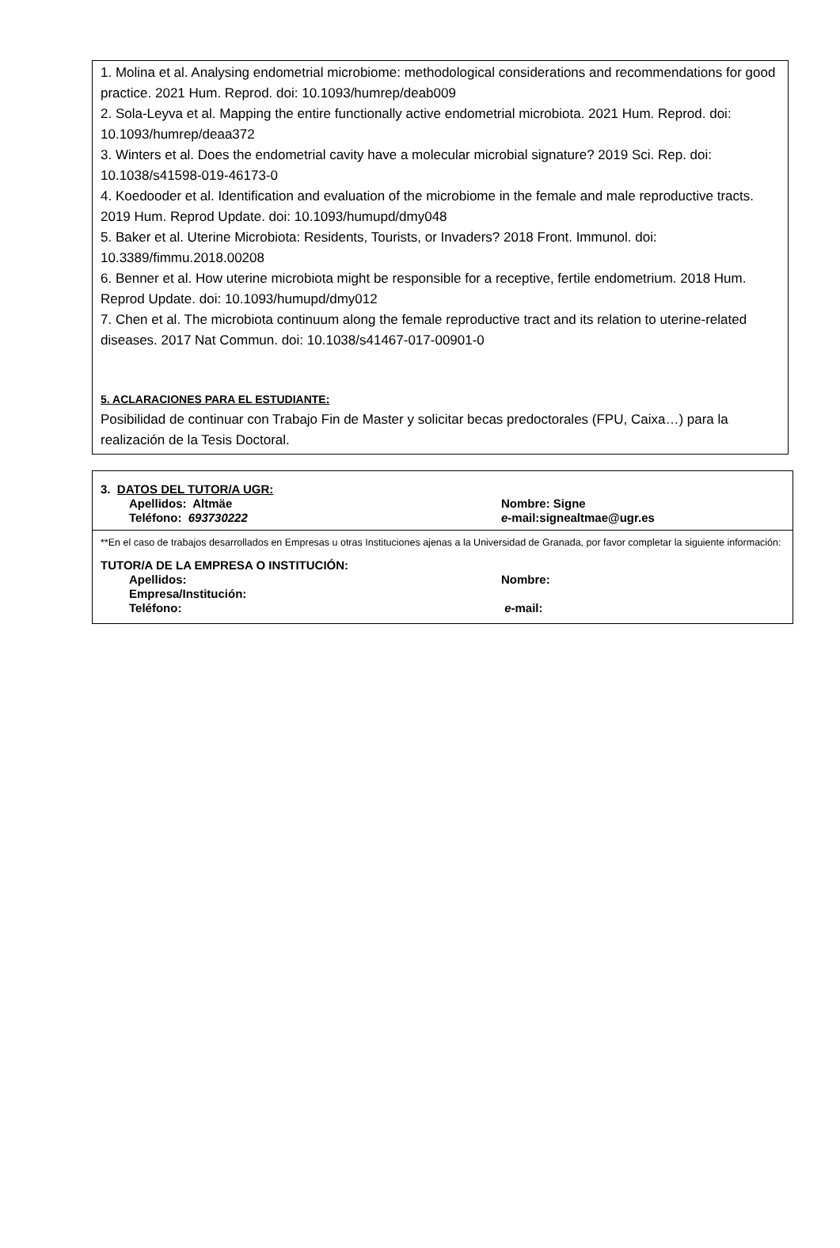1. Molina et al. Analysing endometrial microbiome: methodological considerations and recommendations for good practice. 2021 Hum. Reprod. doi: 10.1093/humrep/deab009
2. Sola-Leyva et al. Mapping the entire functionally active endometrial microbiota. 2021 Hum. Reprod. doi: 10.1093/humrep/deaa372
3. Winters et al. Does the endometrial cavity have a molecular microbial signature? 2019 Sci. Rep. doi: 10.1038/s41598-019-46173-0
4. Koedooder et al. Identification and evaluation of the microbiome in the female and male reproductive tracts. 2019 Hum. Reprod Update. doi: 10.1093/humupd/dmy048
5. Baker et al. Uterine Microbiota: Residents, Tourists, or Invaders? 2018 Front. Immunol. doi: 10.3389/fimmu.2018.00208
6. Benner et al. How uterine microbiota might be responsible for a receptive, fertile endometrium. 2018 Hum. Reprod Update. doi: 10.1093/humupd/dmy012
7. Chen et al. The microbiota continuum along the female reproductive tract and its relation to uterine-related diseases. 2017 Nat Commun. doi: 10.1038/s41467-017-00901-0
5. ACLARACIONES PARA EL ESTUDIANTE:
Posibilidad de continuar con Trabajo Fin de Master y solicitar becas predoctorales (FPU, Caixa…) para la realización de la Tesis Doctoral.
3. DATOS DEL TUTOR/A UGR:
Apellidos: Altmäe Nombre: Signe
Teléfono: 693730222 e-mail:signealtmae@ugr.es
**En el caso de trabajos desarrollados en Empresas u otras Instituciones ajenas a la Universidad de Granada, por favor completar la siguiente información:
TUTOR/A DE LA EMPRESA O INSTITUCIÓN:
Apellidos: Nombre:
Empresa/Institución:
Teléfono: e-mail: